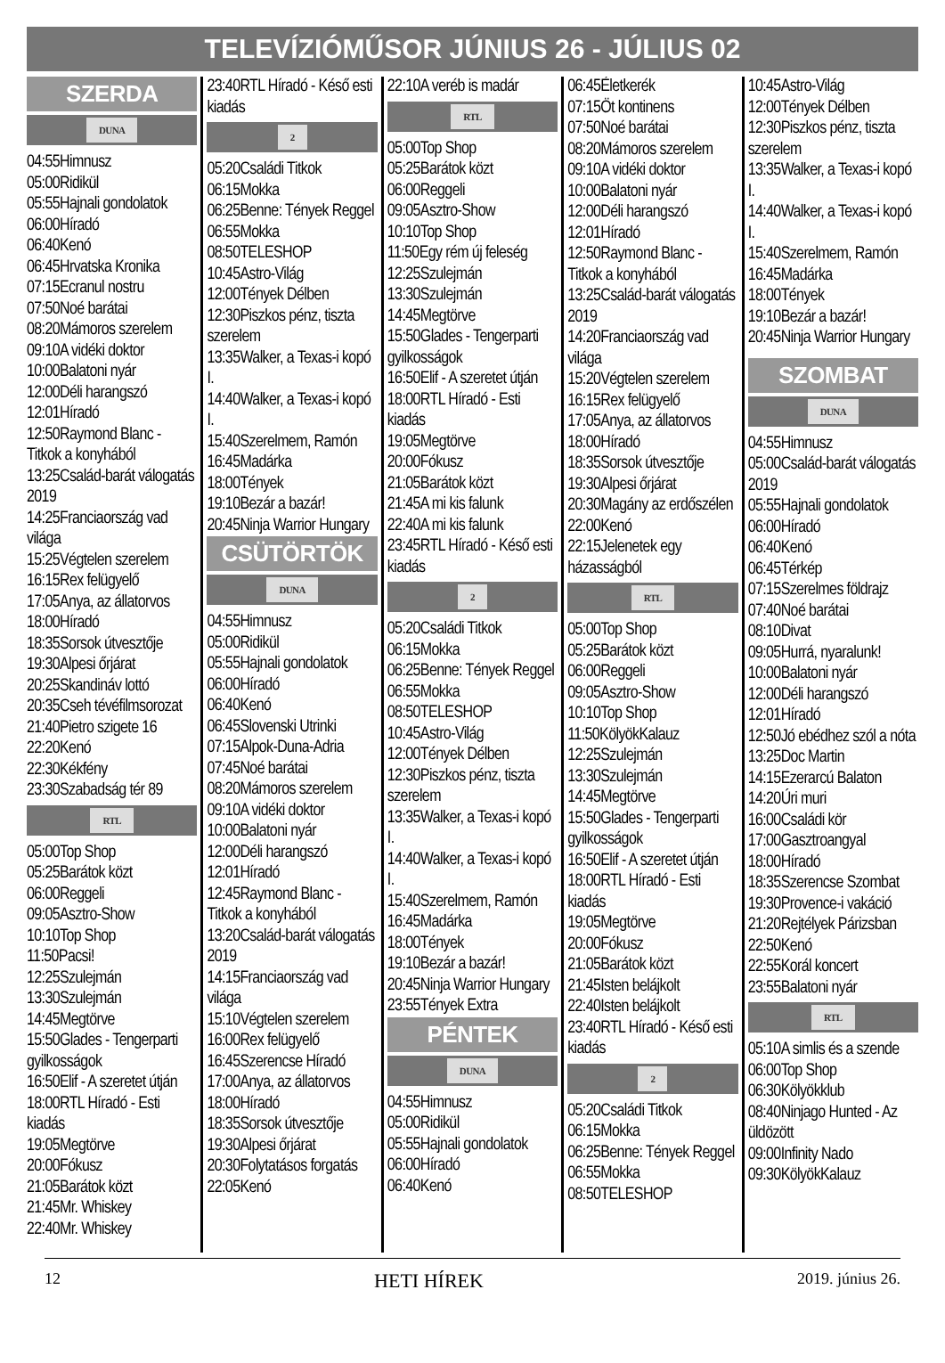TELEVÍZIÓMŰSOR JÚNIUS 26 - JÚLIUS 02
SZERDA
DUNA
04:55Himnusz
05:00Ridikül
05:55Hajnali gondolatok
06:00Híradó
06:40Kenó
06:45Hrvatska Kronika
07:15Ecranul nostru
07:50Noé barátai
08:20Mámoros szerelem
09:10A vidéki doktor
10:00Balatoni nyár
12:00Déli harangszó
12:01Híradó
12:50Raymond Blanc - Titkok a konyhából
13:25Család-barát válogatás 2019
14:25Franciaország vad világa
15:25Végtelen szerelem
16:15Rex felügyelő
17:05Anya, az állatorvos
18:00Híradó
18:35Sorsok útvesztője
19:30Alpesi őrjárat
20:25Skandináv lottó
20:35Cseh tévéfilmsorozat
21:40Pietro szigete 16
22:20Kenó
22:30Kékfény
23:30Szabadság tér 89
RTL
05:00Top Shop
05:25Barátok közt
06:00Reggeli
09:05Asztro-Show
10:10Top Shop
11:50Pacsi!
12:25Szulejmán
13:30Szulejmán
14:45Megtörve
15:50Glades - Tengerparti gyilkosságok
16:50Elif - A szeretet útján
18:00RTL Híradó - Esti kiadás
19:05Megtörve
20:00Fókusz
21:05Barátok közt
21:45Mr. Whiskey
22:40Mr. Whiskey
23:40RTL Híradó - Késő esti kiadás
2
05:20Családi Titkok
06:15Mokka
06:25Benne: Tények Reggel
06:55Mokka
08:50TELESHOP
10:45Astro-Világ
12:00Tények Délben
12:30Piszkos pénz, tiszta szerelem
13:35Walker, a Texas-i kopó I.
14:40Walker, a Texas-i kopó I.
15:40Szerelmem, Ramón
16:45Madárka
18:00Tények
19:10Bezár a bazár!
20:45Ninja Warrior Hungary
CSÜTÖRTÖK
DUNA
04:55Himnusz
05:00Ridikül
05:55Hajnali gondolatok
06:00Híradó
06:40Kenó
06:45Slovenski Utrinki
07:15Alpok-Duna-Adria
07:45Noé barátai
08:20Mámoros szerelem
09:10A vidéki doktor
10:00Balatoni nyár
12:00Déli harangszó
12:01Híradó
12:45Raymond Blanc - Titkok a konyhából
13:20Család-barát válogatás 2019
14:15Franciaország vad világa
15:10Végtelen szerelem
16:00Rex felügyelő
16:45Szerencse Híradó
17:00Anya, az állatorvos
18:00Híradó
18:35Sorsok útvesztője
19:30Alpesi őrjárat
20:30Folytatásos forgatás
22:05Kenó
22:10A veréb is madár
RTL
05:00Top Shop
05:25Barátok közt
06:00Reggeli
09:05Asztro-Show
10:10Top Shop
11:50Egy rém új feleség
12:25Szulejmán
13:30Szulejmán
14:45Megtörve
15:50Glades - Tengerparti gyilkosságok
16:50Elif - A szeretet útján
18:00RTL Híradó - Esti kiadás
19:05Megtörve
20:00Fókusz
21:05Barátok közt
21:45A mi kis falunk
22:40A mi kis falunk
23:45RTL Híradó - Késő esti kiadás
2
05:20Családi Titkok
06:15Mokka
06:25Benne: Tények Reggel
06:55Mokka
08:50TELESHOP
10:45Astro-Világ
12:00Tények Délben
12:30Piszkos pénz, tiszta szerelem
13:35Walker, a Texas-i kopó I.
14:40Walker, a Texas-i kopó I.
15:40Szerelmem, Ramón
16:45Madárka
18:00Tények
19:10Bezár a bazár!
20:45Ninja Warrior Hungary
23:55Tények Extra
PÉNTEK
DUNA
04:55Himnusz
05:00Ridikül
05:55Hajnali gondolatok
06:00Híradó
06:40Kenó
06:45Életkerék
07:15Öt kontinens
07:50Noé barátai
08:20Mámoros szerelem
09:10A vidéki doktor
10:00Balatoni nyár
12:00Déli harangszó
12:01Híradó
12:50Raymond Blanc - Titkok a konyhából
13:25Család-barát válogatás 2019
14:20Franciaország vad világa
15:20Végtelen szerelem
16:15Rex felügyelő
17:05Anya, az állatorvos
18:00Híradó
18:35Sorsok útvesztője
19:30Alpesi őrjárat
20:30Magány az erdőszélen
22:00Kenó
22:15Jelenetek egy házasságból
RTL
05:00Top Shop
05:25Barátok közt
06:00Reggeli
09:05Asztro-Show
10:10Top Shop
11:50KölyökKalauz
12:25Szulejmán
13:30Szulejmán
14:45Megtörve
15:50Glades - Tengerparti gyilkosságok
16:50Elif - A szeretet útján
18:00RTL Híradó - Esti kiadás
19:05Megtörve
20:00Fókusz
21:05Barátok közt
21:45Isten belájkolt
22:40Isten belájkolt
23:40RTL Híradó - Késő esti kiadás
2
05:20Családi Titkok
06:15Mokka
06:25Benne: Tények Reggel
06:55Mokka
08:50TELESHOP
10:45Astro-Világ
12:00Tények Délben
12:30Piszkos pénz, tiszta szerelem
13:35Walker, a Texas-i kopó I.
14:40Walker, a Texas-i kopó I.
15:40Szerelmem, Ramón
16:45Madárka
18:00Tények
19:10Bezár a bazár!
20:45Ninja Warrior Hungary
SZOMBAT
DUNA
04:55Himnusz
05:00Család-barát válogatás 2019
05:55Hajnali gondolatok
06:00Híradó
06:40Kenó
06:45Térkép
07:15Szerelmes földrajz
07:40Noé barátai
08:10Divat
09:05Hurrá, nyaralunk!
10:00Balatoni nyár
12:00Déli harangszó
12:01Híradó
12:50Jó ebédhez szól a nóta
13:25Doc Martin
14:15Ezerarcú Balaton
14:20Úri muri
16:00Családi kör
17:00Gasztroangyal
18:00Híradó
18:35Szerencse Szombat
19:30Provence-i vakáció
21:20Rejtélyek Párizsban
22:50Kenó
22:55Korál koncert
23:55Balatoni nyár
RTL
05:10A simlis és a szende
06:00Top Shop
06:30Kölyökklub
08:40Ninjago Hunted - Az üldözött
09:00Infinity Nado
09:30KölyökKalauz
12 HETI HÍREK 2019. június 26.